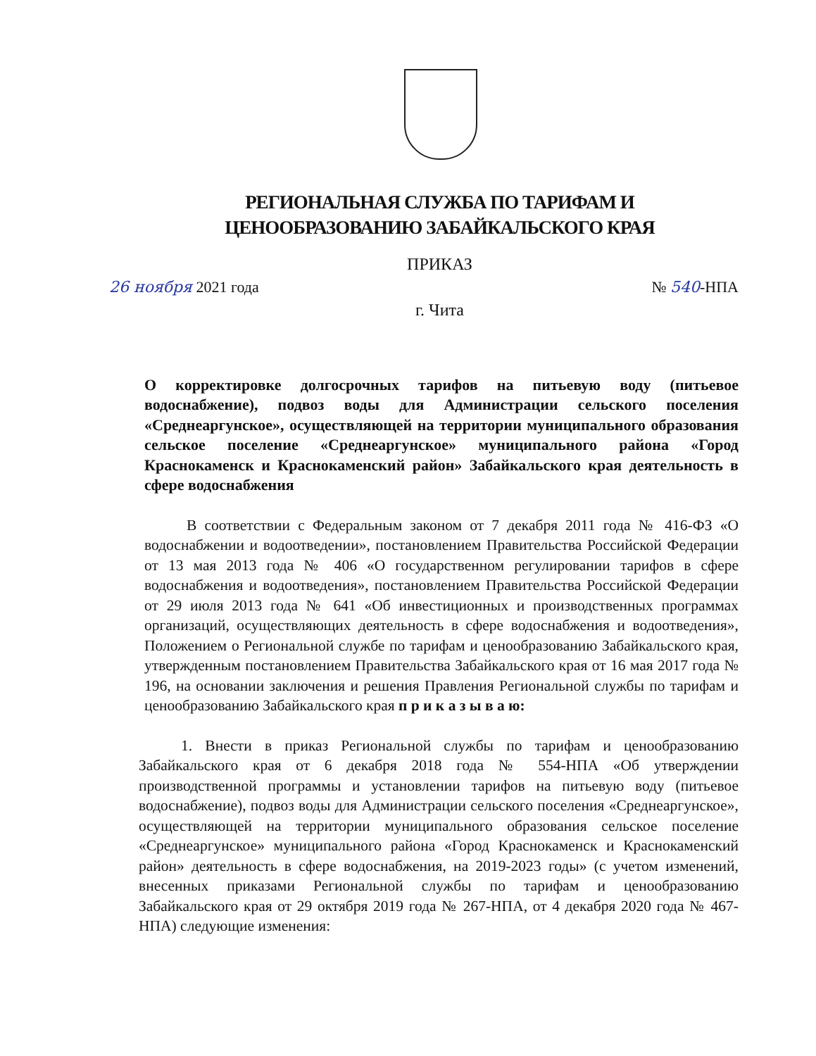РЕГИОНАЛЬНАЯ СЛУЖБА ПО ТАРИФАМ И
ЦЕНООБРАЗОВАНИЮ ЗАБАЙКАЛЬСКОГО КРАЯ
ПРИКАЗ
26 ноября 2021 года № 540-НПА
г. Чита
О корректировке долгосрочных тарифов на питьевую воду (питьевое водоснабжение), подвоз воды для Администрации сельского поселения «Среднеаргунское», осуществляющей на территории муниципального образования сельское поселение «Среднеаргунское» муниципального района «Город Краснокаменск и Краснокаменский район» Забайкальского края деятельность в сфере водоснабжения
В соответствии с Федеральным законом от 7 декабря 2011 года № 416-ФЗ «О водоснабжении и водоотведении», постановлением Правительства Российской Федерации от 13 мая 2013 года № 406 «О государственном регулировании тарифов в сфере водоснабжения и водоотведения», постановлением Правительства Российской Федерации от 29 июля 2013 года № 641 «Об инвестиционных и производственных программах организаций, осуществляющих деятельность в сфере водоснабжения и водоотведения», Положением о Региональной службе по тарифам и ценообразованию Забайкальского края, утвержденным постановлением Правительства Забайкальского края от 16 мая 2017 года № 196, на основании заключения и решения Правления Региональной службы по тарифам и ценообразованию Забайкальского края п р и к а з ы в а ю:
1. Внести в приказ Региональной службы по тарифам и ценообразованию Забайкальского края от 6 декабря 2018 года № 554-НПА «Об утверждении производственной программы и установлении тарифов на питьевую воду (питьевое водоснабжение), подвоз воды для Администрации сельского поселения «Среднеаргунское», осуществляющей на территории муниципального образования сельское поселение «Среднеаргунское» муниципального района «Город Краснокаменск и Краснокаменский район» деятельность в сфере водоснабжения, на 2019-2023 годы» (с учетом изменений, внесенных приказами Региональной службы по тарифам и ценообразованию Забайкальского края от 29 октября 2019 года № 267-НПА, от 4 декабря 2020 года № 467-НПА) следующие изменения: